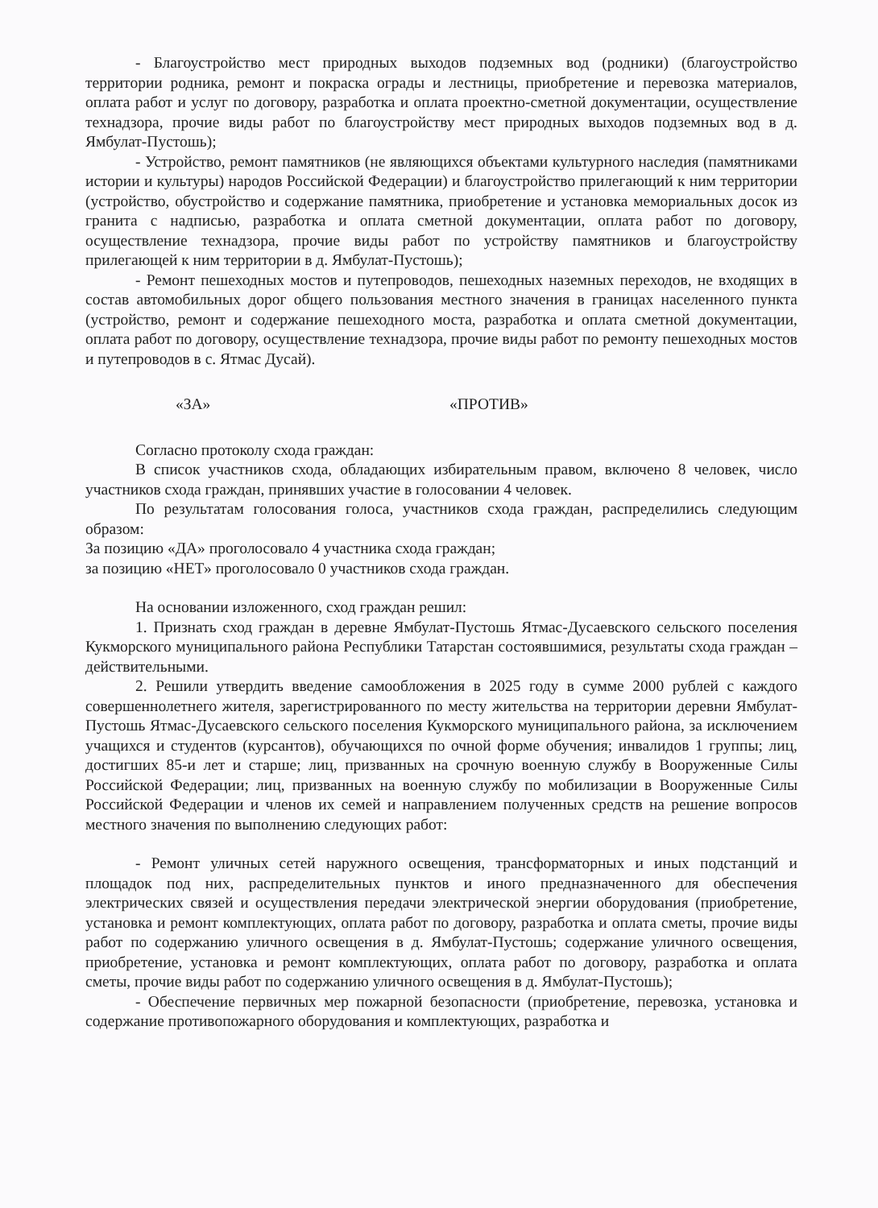- Благоустройство мест природных выходов подземных вод (родники) (благоустройство территории родника, ремонт и покраска ограды и лестницы, приобретение и перевозка материалов, оплата работ и услуг по договору, разработка и оплата проектно-сметной документации, осуществление технадзора, прочие виды работ по благоустройству мест природных выходов подземных вод в д. Ямбулат-Пустошь);
- Устройство, ремонт памятников (не являющихся объектами культурного наследия (памятниками истории и культуры) народов Российской Федерации) и благоустройство прилегающий к ним территории (устройство, обустройство и содержание памятника, приобретение и установка мемориальных досок из гранита с надписью, разработка и оплата сметной документации, оплата работ по договору, осуществление технадзора, прочие виды работ по устройству памятников и благоустройству прилегающей к ним территории в д. Ямбулат-Пустошь);
- Ремонт пешеходных мостов и путепроводов, пешеходных наземных переходов, не входящих в состав автомобильных дорог общего пользования местного значения в границах населенного пункта (устройство, ремонт и содержание пешеходного моста, разработка и оплата сметной документации, оплата работ по договору, осуществление технадзора, прочие виды работ по ремонту пешеходных мостов и путепроводов в с. Ятмас Дусай).
«ЗА» «ПРОТИВ»
Согласно протоколу схода граждан:
В список участников схода, обладающих избирательным правом, включено 8 человек, число участников схода граждан, принявших участие в голосовании 4 человек.
По результатам голосования голоса, участников схода граждан, распределились следующим образом:
За позицию «ДА» проголосовало 4 участника схода граждан;
за позицию «НЕТ» проголосовало 0 участников схода граждан.
На основании изложенного, сход граждан решил:
1. Признать сход граждан в деревне Ямбулат-Пустошь Ятмас-Дусаевского сельского поселения Кукморского муниципального района Республики Татарстан состоявшимися, результаты схода граждан – действительными.
2. Решили утвердить введение самообложения в 2025 году в сумме 2000 рублей с каждого совершеннолетнего жителя, зарегистрированного по месту жительства на территории деревни Ямбулат-Пустошь Ятмас-Дусаевского сельского поселения Кукморского муниципального района, за исключением учащихся и студентов (курсантов), обучающихся по очной форме обучения; инвалидов 1 группы; лиц, достигших 85-и лет и старше; лиц, призванных на срочную военную службу в Вооруженные Силы Российской Федерации; лиц, призванных на военную службу по мобилизации в Вооруженные Силы Российской Федерации и членов их семей и направлением полученных средств на решение вопросов местного значения по выполнению следующих работ:
- Ремонт уличных сетей наружного освещения, трансформаторных и иных подстанций и площадок под них, распределительных пунктов и иного предназначенного для обеспечения электрических связей и осуществления передачи электрической энергии оборудования (приобретение, установка и ремонт комплектующих, оплата работ по договору, разработка и оплата сметы, прочие виды работ по содержанию уличного освещения в д. Ямбулат-Пустошь; содержание уличного освещения, приобретение, установка и ремонт комплектующих, оплата работ по договору, разработка и оплата сметы, прочие виды работ по содержанию уличного освещения в д. Ямбулат-Пустошь);
- Обеспечение первичных мер пожарной безопасности (приобретение, перевозка, установка и содержание противопожарного оборудования и комплектующих, разработка и